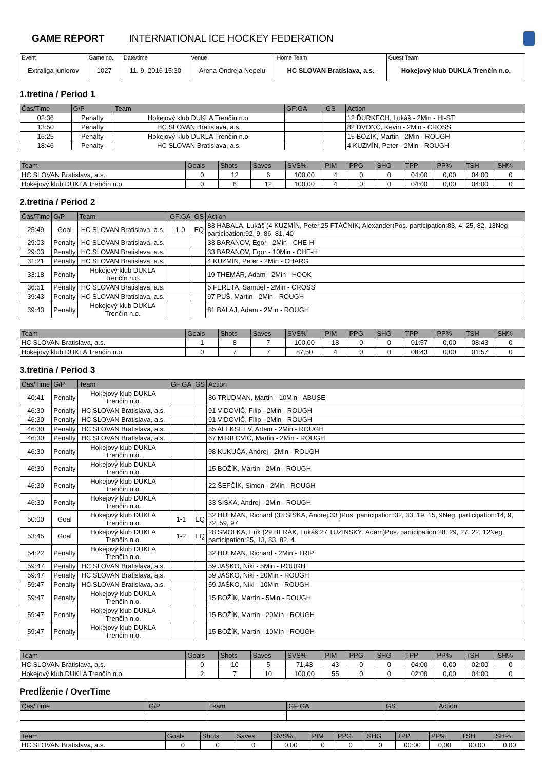GAME REPORT INTERNATIONAL ICE HOCKEY FEDERATION
| Event Extraliga juniorov | Game no. 1027 | Date/time 11. 9. 2016 15:30 | Venue Arena Ondreja Nepelu | Home Team HC SLOVAN Bratislava, a.s. | Guest Team Hokejový klub DUKLA Trenčín n.o. |
1.tretina / Period 1
| Čas/Time | G/P | Team | GF:GA | GS | Action |
| --- | --- | --- | --- | --- | --- |
| 02:36 | Penalty | Hokejový klub DUKLA Trenčín n.o. | | | 12 ĎURKECH, Lukáš - 2Min - HI-ST |
| 13:50 | Penalty | HC SLOVAN Bratislava, a.s. | | | 82 DVONČ, Kevin - 2Min - CROSS |
| 16:25 | Penalty | Hokejový klub DUKLA Trenčín n.o. | | | 15 BOŽÍK, Martin - 2Min - ROUGH |
| 18:46 | Penalty | HC SLOVAN Bratislava, a.s. | | | 4 KUZMÍN, Peter - 2Min - ROUGH |
| Team | Goals | Shots | Saves | SVS% | PIM | PPG | SHG | TPP | PP% | TSH | SH% |
| --- | --- | --- | --- | --- | --- | --- | --- | --- | --- | --- | --- |
| HC SLOVAN Bratislava, a.s. | 0 | 12 | 6 | 100,00 | 4 | 0 | 0 | 04:00 | 0,00 | 04:00 | 0 |
| Hokejový klub DUKLA Trenčín n.o. | 0 | 6 | 12 | 100,00 | 4 | 0 | 0 | 04:00 | 0,00 | 04:00 | 0 |
2.tretina / Period 2
| Čas/Time | G/P | Team | GF:GA | GS | Action |
| --- | --- | --- | --- | --- | --- |
| 25:49 | Goal | HC SLOVAN Bratislava, a.s. | 1-0 | EQ | 83 HABALA, Lukáš (4 KUZMÍN, Peter,25 FTÁČNIK, Alexander)Pos. participation:83, 4, 25, 82, 13Neg. participation:92, 9, 86, 81, 40 |
| 29:03 | Penalty | HC SLOVAN Bratislava, a.s. | | | 33 BARANOV, Egor - 2Min - CHE-H |
| 29:03 | Penalty | HC SLOVAN Bratislava, a.s. | | | 33 BARANOV, Egor - 10Min - CHE-H |
| 31:21 | Penalty | HC SLOVAN Bratislava, a.s. | | | 4 KUZMÍN, Peter - 2Min - CHARG |
| 33:18 | Penalty | Hokejový klub DUKLA Trenčín n.o. | | | 19 THEMÁR, Adam - 2Min - HOOK |
| 36:51 | Penalty | HC SLOVAN Bratislava, a.s. | | | 5 FERETA, Samuel - 2Min - CROSS |
| 39:43 | Penalty | HC SLOVAN Bratislava, a.s. | | | 97 PUŠ, Martin - 2Min - ROUGH |
| 39:43 | Penalty | Hokejový klub DUKLA Trenčín n.o. | | | 81 BALAJ, Adam - 2Min - ROUGH |
| Team | Goals | Shots | Saves | SVS% | PIM | PPG | SHG | TPP | PP% | TSH | SH% |
| --- | --- | --- | --- | --- | --- | --- | --- | --- | --- | --- | --- |
| HC SLOVAN Bratislava, a.s. | 1 | 8 | 7 | 100,00 | 18 | 0 | 0 | 01:57 | 0,00 | 08:43 | 0 |
| Hokejový klub DUKLA Trenčín n.o. | 0 | 7 | 7 | 87,50 | 4 | 0 | 0 | 08:43 | 0,00 | 01:57 | 0 |
3.tretina / Period 3
| Čas/Time | G/P | Team | GF:GA | GS | Action |
| --- | --- | --- | --- | --- | --- |
| 40:41 | Penalty | Hokejový klub DUKLA Trenčín n.o. | | | 86 TRUDMAN, Martin - 10Min - ABUSE |
| 46:30 | Penalty | HC SLOVAN Bratislava, a.s. | | | 91 VIDOVIČ, Filip - 2Min - ROUGH |
| 46:30 | Penalty | HC SLOVAN Bratislava, a.s. | | | 91 VIDOVIČ, Filip - 2Min - ROUGH |
| 46:30 | Penalty | HC SLOVAN Bratislava, a.s. | | | 55 ALEKSEEV, Artem - 2Min - ROUGH |
| 46:30 | Penalty | HC SLOVAN Bratislava, a.s. | | | 67 MIRILOVIČ, Martin - 2Min - ROUGH |
| 46:30 | Penalty | Hokejový klub DUKLA Trenčín n.o. | | | 98 KUKUČA, Andrej - 2Min - ROUGH |
| 46:30 | Penalty | Hokejový klub DUKLA Trenčín n.o. | | | 15 BOŽÍK, Martin - 2Min - ROUGH |
| 46:30 | Penalty | Hokejový klub DUKLA Trenčín n.o. | | | 22 ŠEFČÍK, Simon - 2Min - ROUGH |
| 46:30 | Penalty | Hokejový klub DUKLA Trenčín n.o. | | | 33 ŠIŠKA, Andrej - 2Min - ROUGH |
| 50:00 | Goal | Hokejový klub DUKLA Trenčín n.o. | 1-1 | EQ | 32 HULMAN, Richard (33 ŠIŠKA, Andrej,33 )Pos. participation:32, 33, 19, 15, 9Neg. participation:14, 9, 72, 59, 97 |
| 53:45 | Goal | Hokejový klub DUKLA Trenčín n.o. | 1-2 | EQ | 28 SMOLKA, Erik (29 BERÁK, Lukáš,27 TUŽINSKÝ, Adam)Pos. participation:28, 29, 27, 22, 12Neg. participation:25, 13, 83, 82, 4 |
| 54:22 | Penalty | Hokejový klub DUKLA Trenčín n.o. | | | 32 HULMAN, Richard - 2Min - TRIP |
| 59:47 | Penalty | HC SLOVAN Bratislava, a.s. | | | 59 JAŠKO, Niki - 5Min - ROUGH |
| 59:47 | Penalty | HC SLOVAN Bratislava, a.s. | | | 59 JAŠKO, Niki - 20Min - ROUGH |
| 59:47 | Penalty | HC SLOVAN Bratislava, a.s. | | | 59 JAŠKO, Niki - 10Min - ROUGH |
| 59:47 | Penalty | Hokejový klub DUKLA Trenčín n.o. | | | 15 BOŽÍK, Martin - 5Min - ROUGH |
| 59:47 | Penalty | Hokejový klub DUKLA Trenčín n.o. | | | 15 BOŽÍK, Martin - 20Min - ROUGH |
| 59:47 | Penalty | Hokejový klub DUKLA Trenčín n.o. | | | 15 BOŽÍK, Martin - 10Min - ROUGH |
| Team | Goals | Shots | Saves | SVS% | PIM | PPG | SHG | TPP | PP% | TSH | SH% |
| --- | --- | --- | --- | --- | --- | --- | --- | --- | --- | --- | --- |
| HC SLOVAN Bratislava, a.s. | 0 | 10 | 5 | 71,43 | 43 | 0 | 0 | 04:00 | 0,00 | 02:00 | 0 |
| Hokejový klub DUKLA Trenčín n.o. | 2 | 7 | 10 | 100,00 | 55 | 0 | 0 | 02:00 | 0,00 | 04:00 | 0 |
Predĺženie / OverTime
| Čas/Time | G/P | Team | GF:GA | GS | Action |
| --- | --- | --- | --- | --- | --- |
| Team | Goals | Shots | Saves | SVS% | PIM | PPG | SHG | TPP | PP% | TSH | SH% |
| --- | --- | --- | --- | --- | --- | --- | --- | --- | --- | --- | --- |
| HC SLOVAN Bratislava, a.s. | 0 | 0 | 0 | 0,00 | 0 | 0 | 0 | 00:00 | 0,00 | 00:00 | 0,00 |